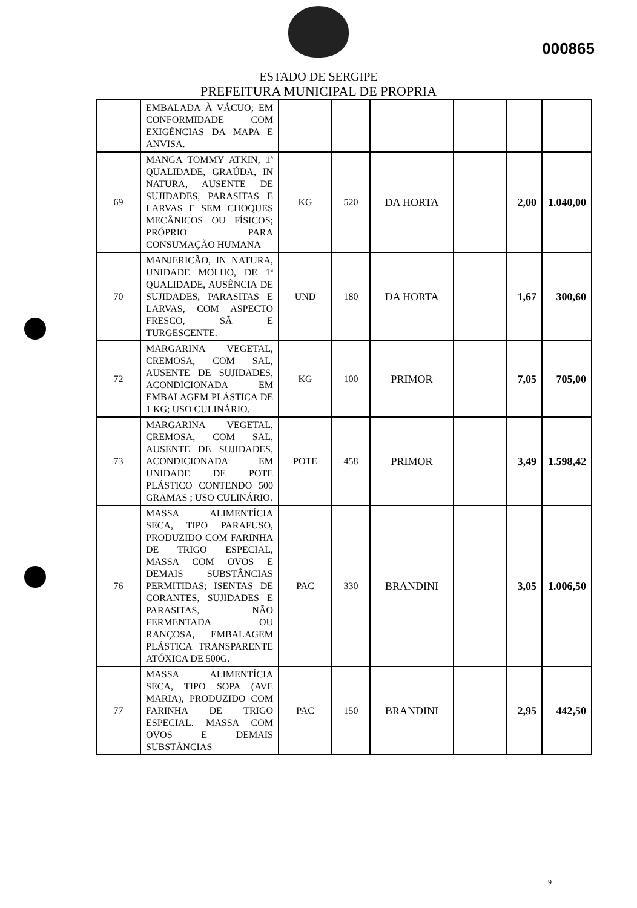000865
ESTADO DE SERGIPE
PREFEITURA MUNICIPAL DE PROPRIA
| | EMBALADA À VÁCUO; EM CONFORMIDADE COM EXIGÊNCIAS DA MAPA E ANVISA. | | | | | | |
| 69 | MANGA TOMMY ATKIN, 1ª QUALIDADE, GRAÚDA, IN NATURA, AUSENTE DE SUJIDADES, PARASITAS E LARVAS E SEM CHOQUES MECÂNICOS OU FÍSICOS; PRÓPRIO PARA CONSUMAÇÃO HUMANA | KG | 520 | DA HORTA | | 2,00 | 1.040,00 |
| 70 | MANJERICÃO, IN NATURA, UNIDADE MOLHO, DE 1ª QUALIDADE, AUSÊNCIA DE SUJIDADES, PARASITAS E LARVAS, COM ASPECTO FRESCO, SÃ E TURGESCENTE. | UND | 180 | DA HORTA | | 1,67 | 300,60 |
| 72 | MARGARINA VEGETAL, CREMOSA, COM SAL, AUSENTE DE SUJIDADES, ACONDICIONADA EM EMBALAGEM PLÁSTICA DE 1 KG; USO CULINÁRIO. | KG | 100 | PRIMOR | | 7,05 | 705,00 |
| 73 | MARGARINA VEGETAL, CREMOSA, COM SAL, AUSENTE DE SUJIDADES, ACONDICIONADA EM UNIDADE DE POTE PLÁSTICO CONTENDO 500 GRAMAS ; USO CULINÁRIO. | POTE | 458 | PRIMOR | | 3,49 | 1.598,42 |
| 76 | MASSA ALIMENTÍCIA SECA, TIPO PARAFUSO, PRODUZIDO COM FARINHA DE TRIGO ESPECIAL, MASSA COM OVOS E DEMAIS SUBSTÂNCIAS PERMITIDAS; ISENTAS DE CORANTES, SUJIDADES E PARASITAS, NÃO FERMENTADA OU RANÇOSA, EMBALAGEM PLÁSTICA TRANSPARENTE ATÓXICA DE 500G. | PAC | 330 | BRANDINI | | 3,05 | 1.006,50 |
| 77 | MASSA ALIMENTÍCIA SECA, TIPO SOPA (AVE MARIA), PRODUZIDO COM FARINHA DE TRIGO ESPECIAL. MASSA COM OVOS E DEMAIS SUBSTÂNCIAS | PAC | 150 | BRANDINI | | 2,95 | 442,50 |
9